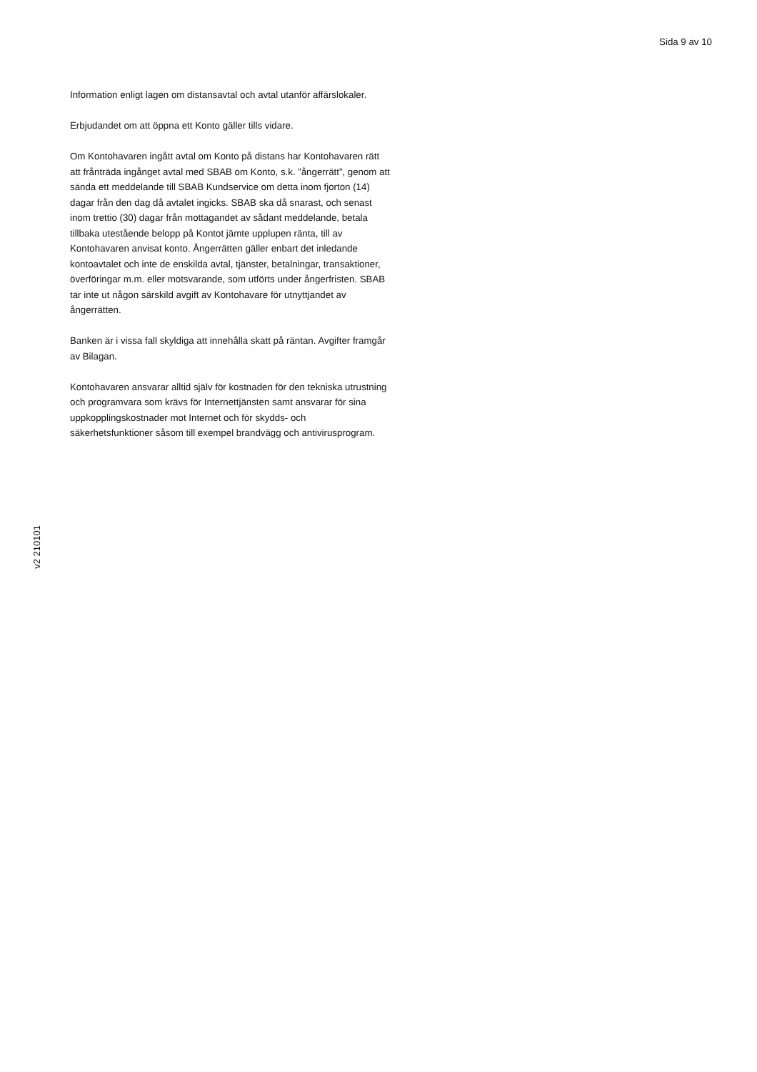Sida 9 av 10
Information enligt lagen om distansavtal och avtal utanför affärslokaler.
Erbjudandet om att öppna ett Konto gäller tills vidare.
Om Kontohavaren ingått avtal om Konto på distans har Kontohavaren rätt att frånträda ingånget avtal med SBAB om Konto, s.k. ”ångerrätt”, genom att sända ett meddelande till SBAB Kundservice om detta inom fjorton (14) dagar från den dag då avtalet ingicks. SBAB ska då snarast, och senast inom trettio (30) dagar från mottagandet av sådant meddelande, betala tillbaka utestående belopp på Kontot jämte upplupen ränta, till av Kontohavaren anvisat konto. Ångerrätten gäller enbart det inledande kontoavtalet och inte de enskilda avtal, tjänster, betalningar, transaktioner, överföringar m.m. eller motsvarande, som utförts under ångerfristen. SBAB tar inte ut någon särskild avgift av Kontohavare för utnyttjandet av ångerrätten.
Banken är i vissa fall skyldiga att innehålla skatt på räntan. Avgifter framgår av Bilagan.
Kontohavaren ansvarar alltid själv för kostnaden för den tekniska utrustning och programvara som krävs för Internettjänsten samt ansvarar för sina uppkopplingskostnader mot Internet och för skydds- och säkerhetsfunktioner såsom till exempel brandvägg och antivirusprogram.
v2 210101